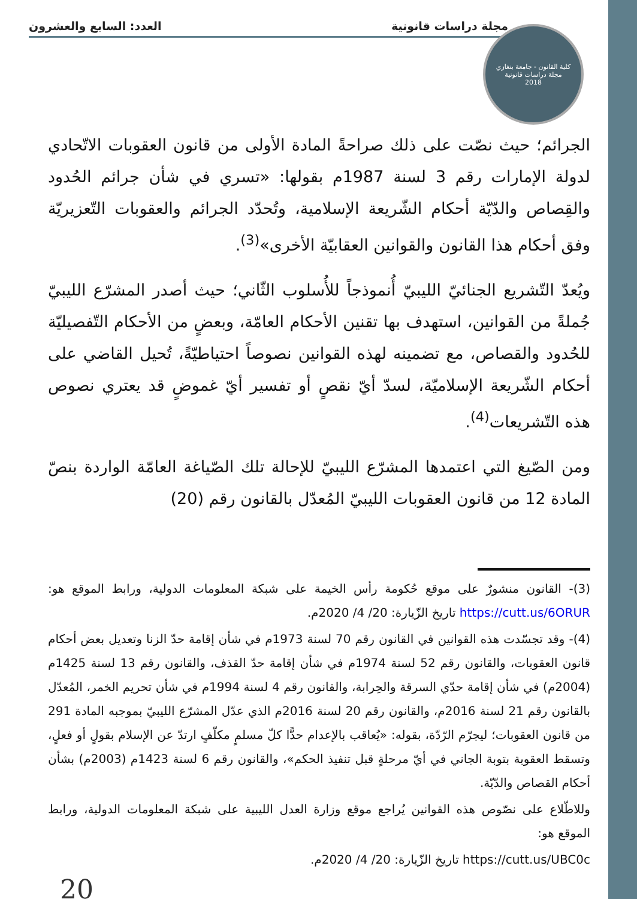مجلة دراسات قانونية العدد: السابع والعشرون
كلية القانون - جامعة بنغازي
مجلة دراسات قانونية
2018
الجرائم؛ حيث نصّت على ذلك صراحةً المادة الأولى من قانون العقوبات الاتّحادي لدولة الإمارات رقم 3 لسنة 1987م بقولها: «تسري في شأن جرائم الحُدود والقِصاص والدّيّة أحكام الشّريعة الإسلامية، وتُحدّد الجرائم والعقوبات التّعزيريّة وفق أحكام هذا القانون والقوانين العقابيّة الأخرى»<sup>(3)</sup>.
ويُعدّ التّشريع الجنائيّ الليبيّ أُنموذجاً للأُسلوب الثّاني؛ حيث أصدر المشرّع الليبيّ جُملةً من القوانين، استهدف بها تقنين الأحكام العامّة، وبعضٍ من الأحكام التّفصيليّة للحُدود والقصاص، مع تضمينه لهذه القوانين نصوصاً احتياطيّةً، تُحيل القاضي على أحكام الشّريعة الإسلاميّة، لسدّ أيّ نقصٍ أو تفسير أيّ غموضٍ قد يعتري نصوص هذه التّشريعات<sup>(4)</sup>.
ومن الصّيغ التي اعتمدها المشرّع الليبيّ للإحالة تلك الصّياغة العامّة الواردة بنصّ المادة 12 من قانون العقوبات الليبيّ المُعدّل بالقانون رقم (20)
(3)- القانون منشورٌ على موقع حُكومة رأس الخيمة على شبكة المعلومات الدولية، ورابط الموقع هو: https://cutt.us/6ORUR تاريخ الزّيارة: 20/ 4/ 2020م.
(4)- وقد تجسّدت هذه القوانين في القانون رقم 70 لسنة 1973م في شأن إقامة حدّ الزنا وتعديل بعض أحكام قانون العقوبات، والقانون رقم 52 لسنة 1974م في شأن إقامة حدّ القذف، والقانون رقم 13 لسنة 1425م (2004م) في شأن إقامة حدّي السرقة والحِرابة، والقانون رقم 4 لسنة 1994م في شأن تحريم الخمر، المُعدّل بالقانون رقم 21 لسنة 2016م، والقانون رقم 20 لسنة 2016م الذي عدّل المشرّع الليبيّ بموجبه المادة 291 من قانون العقوبات؛ ليجرّم الرّدّة، بقوله: «يُعاقب بالإعدام حدًّا كلّ مسلمٍ مكلّفٍ ارتدّ عن الإسلام بقولٍ أو فعلٍ، وتسقط العقوبة بتوبة الجاني في أيّ مرحلةٍ قبل تنفيذ الحكم»، والقانون رقم 6 لسنة 1423م (2003م) بشأن أحكام القصاص والدّيّة.
وللاطّلاع على نصّوص هذه القوانين يُراجع موقع وزارة العدل الليبية على شبكة المعلومات الدولية، ورابط الموقع هو:
https://cutt.us/UBC0c تاريخ الزّيارة: 20/ 4/ 2020م.
20